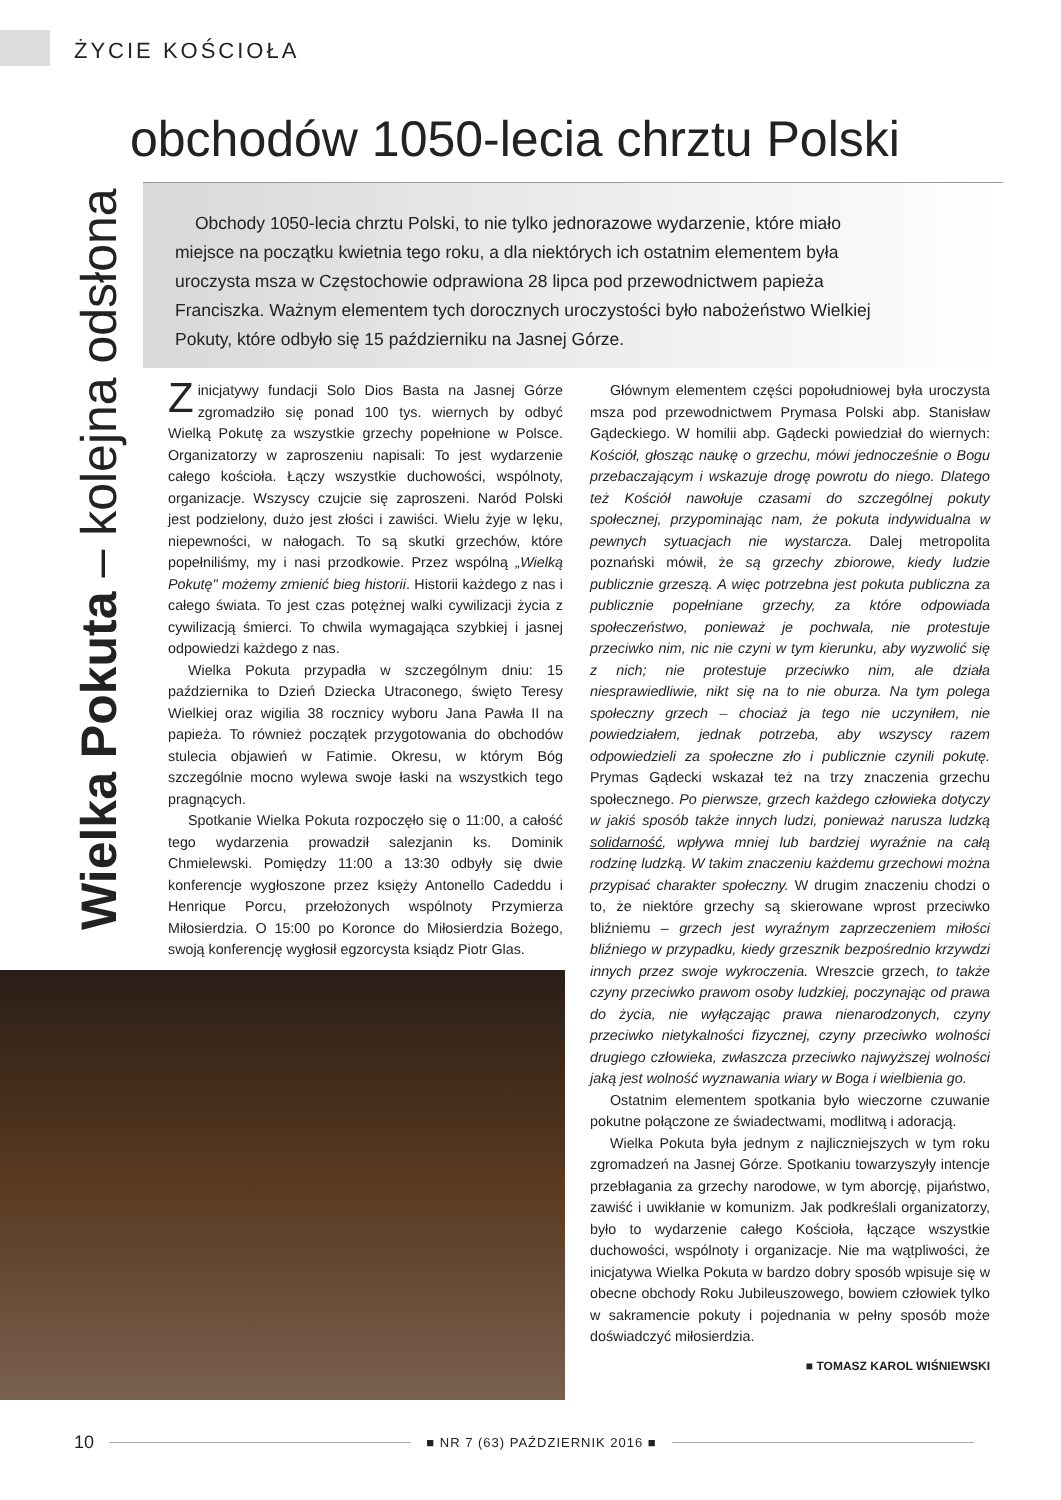ŻYCIE KOŚCIOŁA
Wielka Pokuta – kolejna odsłona
obchodów 1050-lecia chrztu Polski
Obchody 1050-lecia chrztu Polski, to nie tylko jednorazowe wydarzenie, które miało miejsce na początku kwietnia tego roku, a dla niektórych ich ostatnim elementem była uroczysta msza w Częstochowie odprawiona 28 lipca pod przewodnictwem papieża Franciszka. Ważnym elementem tych dorocznych uroczystości było nabożeństwo Wielkiej Pokuty, które odbyło się 15 październiku na Jasnej Górze.
Z inicjatywy fundacji Solo Dios Basta na Jasnej Górze zgromadziło się ponad 100 tys. wiernych by odbyć Wielką Pokutę za wszystkie grzechy popełnione w Polsce. Organizatorzy w zaproszeniu napisali: To jest wydarzenie całego kościoła. Łączy wszystkie duchowości, wspólnoty, organizacje. Wszyscy czujcie się zaproszeni. Naród Polski jest podzielony, dużo jest złości i zawiści. Wielu żyje w lęku, niepewności, w nałogach. To są skutki grzechów, które popełniliśmy, my i nasi przodkowie. Przez wspólną „Wielką Pokutę" możemy zmienić bieg historii. Historii każdego z nas i całego świata. To jest czas potężnej walki cywilizacji życia z cywilizacją śmierci. To chwila wymagająca szybkiej i jasnej odpowiedzi każdego z nas.
Wielka Pokuta przypadła w szczególnym dniu: 15 października to Dzień Dziecka Utraconego, święto Teresy Wielkiej oraz wigilia 38 rocznicy wyboru Jana Pawła II na papieża. To również początek przygotowania do obchodów stulecia objawień w Fatimie. Okresu, w którym Bóg szczególnie mocno wylewa swoje łaski na wszystkich tego pragnących.
Spotkanie Wielka Pokuta rozpoczęło się o 11:00, a całość tego wydarzenia prowadził salezjanin ks. Dominik Chmielewski. Pomiędzy 11:00 a 13:30 odbyły się dwie konferencje wygłoszone przez księży Antonello Cadeddu i Henrique Porcu, przełożonych wspólnoty Przymierza Miłosierdzia. O 15:00 po Koronce do Miłosierdzia Bożego, swoją konferencję wygłosił egzorcysta ksiądz Piotr Glas.
Głównym elementem części popołudniowej była uroczysta msza pod przewodnictwem Prymasa Polski abp. Stanisław Gądeckiego. W homilii abp. Gądecki powiedział do wiernych: Kościół, głosząc naukę o grzechu, mówi jednocześnie o Bogu przebaczającym i wskazuje drogę powrotu do niego. Dlatego też Kościół nawołuje czasami do szczególnej pokuty społecznej, przypominając nam, że pokuta indywidualna w pewnych sytuacjach nie wystarcza. Dalej metropolita poznański mówił, że są grzechy zbiorowe, kiedy ludzie publicznie grzeszą. A więc potrzebna jest pokuta publiczna za publicznie popełniane grzechy, za które odpowiada społeczeństwo, ponieważ je pochwala, nie protestuje przeciwko nim, nic nie czyni w tym kierunku, aby wyzwolić się z nich; nie protestuje przeciwko nim, ale działa niesprawiedliwie, nikt się na to nie oburza. Na tym polega społeczny grzech – chociaż ja tego nie uczyniłem, nie powiedziałem, jednak potrzeba, aby wszyscy razem odpowiedzieli za społeczne zło i publicznie czynili pokutę. Prymas Gądecki wskazał też na trzy znaczenia grzechu społecznego. Po pierwsze, grzech każdego człowieka dotyczy w jakiś sposób także innych ludzi, ponieważ narusza ludzką solidarność, wpływa mniej lub bardziej wyraźnie na całą rodzinę ludzką. W takim znaczeniu każdemu grzechowi można przypisać charakter społeczny. W drugim znaczeniu chodzi o to, że niektóre grzechy są skierowane wprost przeciwko bliźniemu – grzech jest wyraźnym zaprzeczeniem miłości bliźniego w przypadku, kiedy grzesznik bezpośrednio krzywdzi innych przez swoje wykroczenia. Wreszcie grzech, to także czyny przeciwko prawom osoby ludzkiej, poczynając od prawa do życia, nie wyłączając prawa nienarodzonych, czyny przeciwko nietykalności fizycznej, czyny przeciwko wolności drugiego człowieka, zwłaszcza przeciwko najwyższej wolności jaką jest wolność wyznawania wiary w Boga i wielbienia go.
Ostatnim elementem spotkania było wieczorne czuwanie pokutne połączone ze świadectwami, modlitwą i adoracją.
Wielka Pokuta była jednym z najliczniejszych w tym roku zgromadzeń na Jasnej Górze. Spotkaniu towarzyszyły intencje przebłagania za grzechy narodowe, w tym aborcję, pijaństwo, zawiść i uwikłanie w komunizm. Jak podkreślali organizatorzy, było to wydarzenie całego Kościoła, łączące wszystkie duchowości, wspólnoty i organizacje. Nie ma wątpliwości, że inicjatywa Wielka Pokuta w bardzo dobry sposób wpisuje się w obecne obchody Roku Jubileuszowego, bowiem człowiek tylko w sakramencie pokuty i pojednania w pełny sposób może doświadczyć miłosierdzia.
■ TOMASZ KAROL WIŚNIEWSKI
10 ■ NR 7 (63) PAŹDZIERNIK 2016 ■